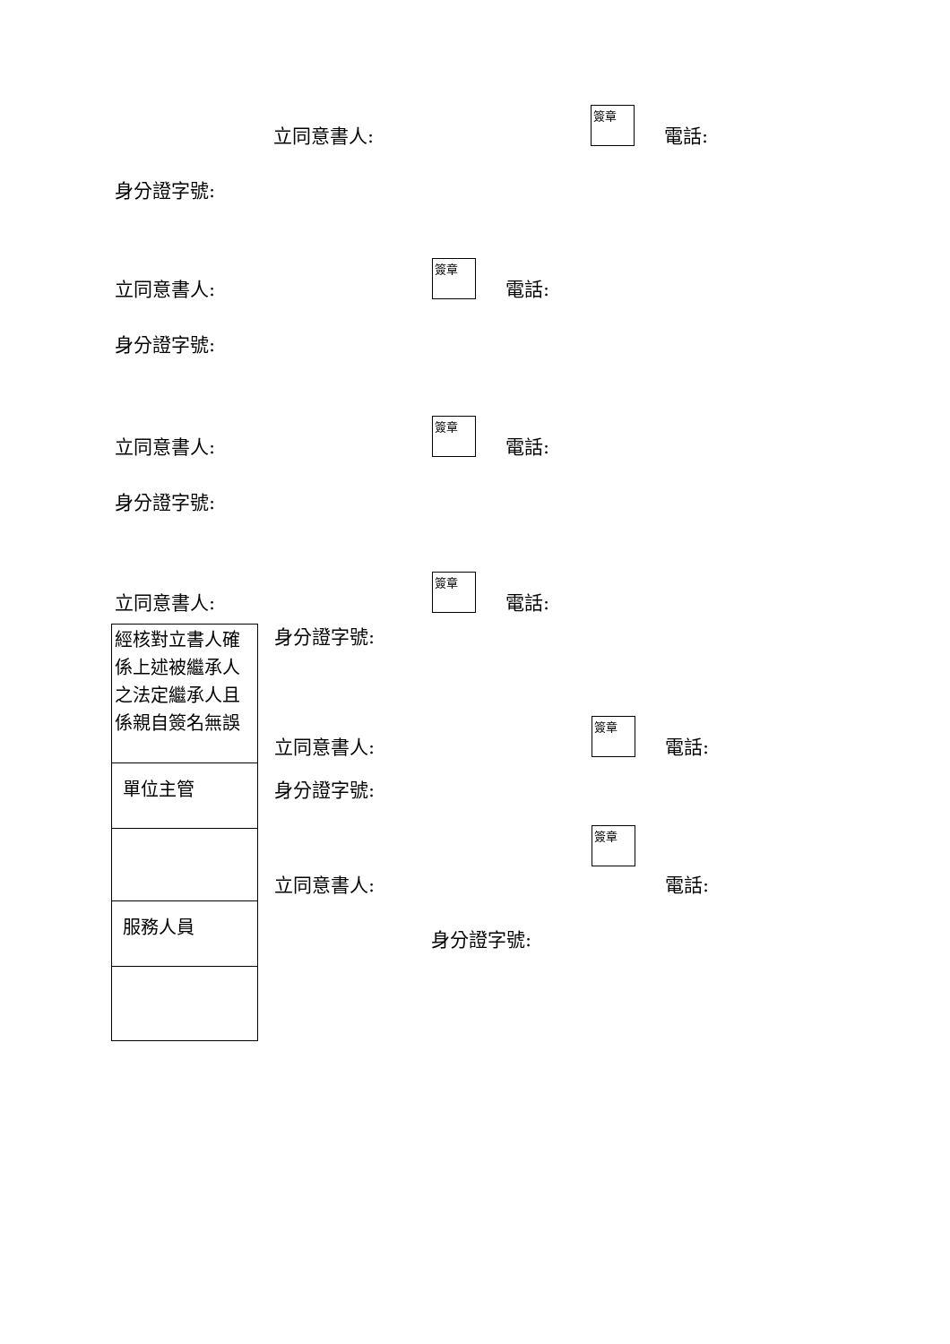立同意書人:
簽章
電話:
身分證字號:
立同意書人:
簽章
電話:
身分證字號:
立同意書人:
簽章
電話:
身分證字號:
立同意書人:
簽章
電話:
| 經核對立書人確係上述被繼承人之法定繼承人且係親自簽名無誤 |
| 單位主管 |
| 服務人員 |
身分證字號:
立同意書人:
簽章
電話:
身分證字號:
立同意書人:
簽章
電話:
身分證字號: